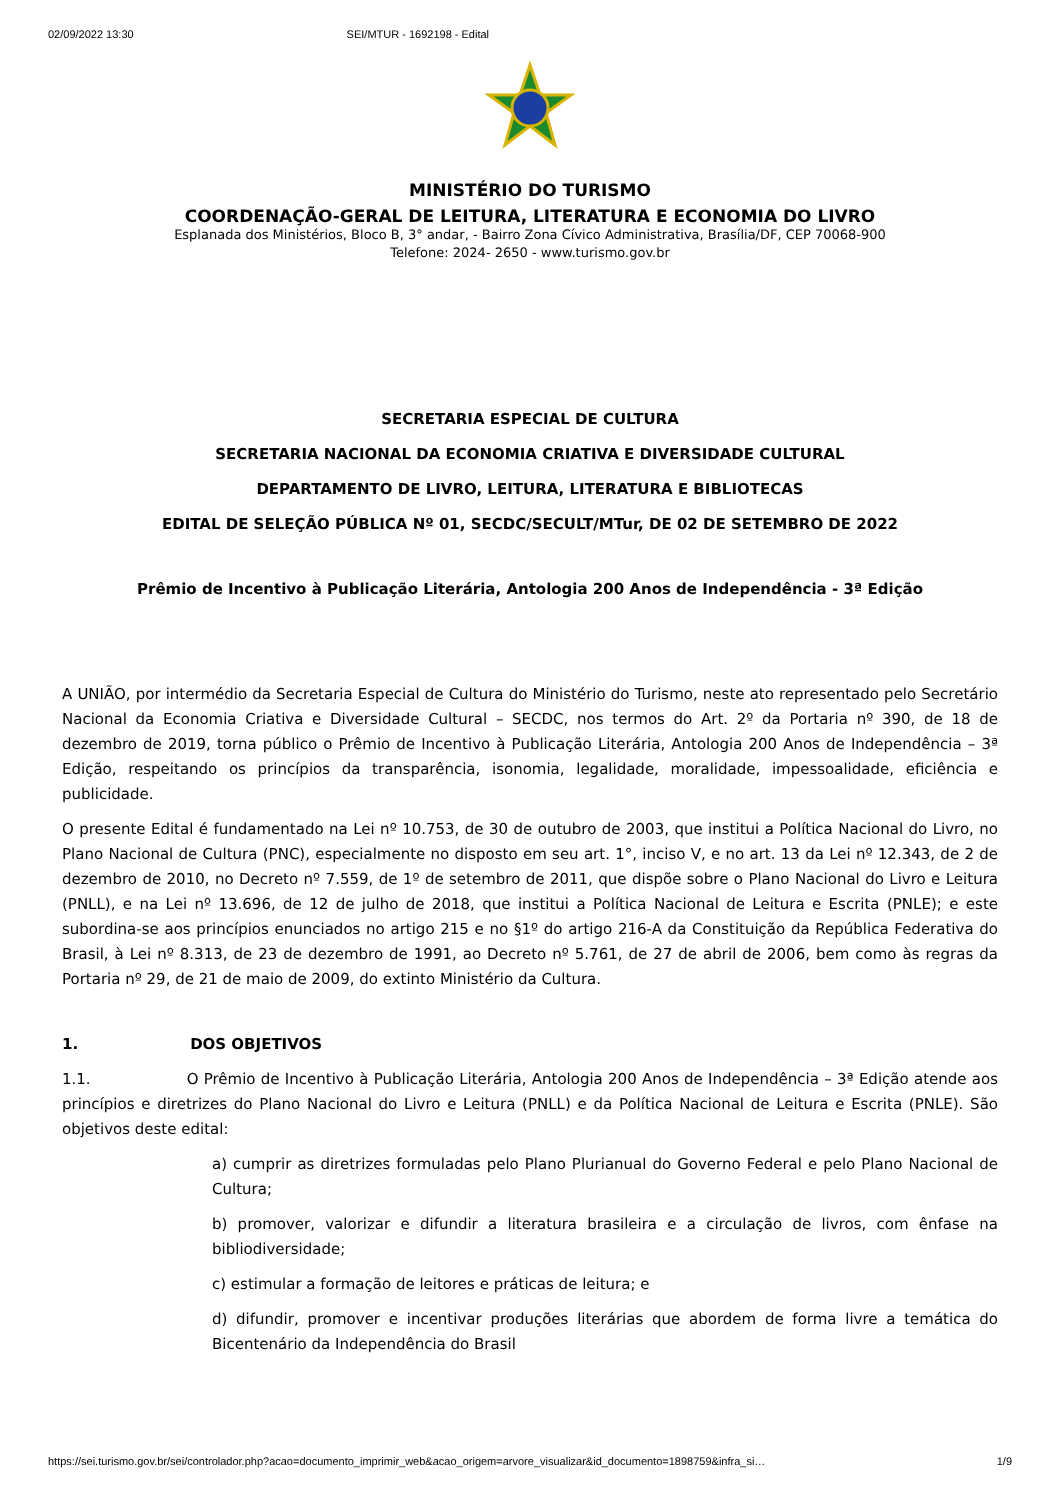02/09/2022 13:30 SEI/MTUR - 1692198 - Edital
MINISTÉRIO DO TURISMO
COORDENAÇÃO-GERAL DE LEITURA, LITERATURA E ECONOMIA DO LIVRO
Esplanada dos Ministérios, Bloco B, 3° andar, - Bairro Zona Cívico Administrativa, Brasília/DF, CEP 70068-900
Telefone: 2024- 2650 - www.turismo.gov.br
SECRETARIA ESPECIAL DE CULTURA
SECRETARIA NACIONAL DA ECONOMIA CRIATIVA E DIVERSIDADE CULTURAL
DEPARTAMENTO DE LIVRO, LEITURA, LITERATURA E BIBLIOTECAS
EDITAL DE SELEÇÃO PÚBLICA Nº 01, SECDC/SECULT/MTur, DE 02 DE SETEMBRO DE 2022
Prêmio de Incentivo à Publicação Literária, Antologia 200 Anos de Independência - 3ª Edição
A UNIÃO, por intermédio da Secretaria Especial de Cultura do Ministério do Turismo, neste ato representado pelo Secretário Nacional da Economia Criativa e Diversidade Cultural – SECDC, nos termos do Art. 2º da Portaria nº 390, de 18 de dezembro de 2019, torna público o Prêmio de Incentivo à Publicação Literária, Antologia 200 Anos de Independência – 3ª Edição, respeitando os princípios da transparência, isonomia, legalidade, moralidade, impessoalidade, eficiência e publicidade.
O presente Edital é fundamentado na Lei nº 10.753, de 30 de outubro de 2003, que institui a Política Nacional do Livro, no Plano Nacional de Cultura (PNC), especialmente no disposto em seu art. 1°, inciso V, e no art. 13 da Lei nº 12.343, de 2 de dezembro de 2010, no Decreto nº 7.559, de 1º de setembro de 2011, que dispõe sobre o Plano Nacional do Livro e Leitura (PNLL), e na Lei nº 13.696, de 12 de julho de 2018, que institui a Política Nacional de Leitura e Escrita (PNLE); e este subordina-se aos princípios enunciados no artigo 215 e no §1º do artigo 216-A da Constituição da República Federativa do Brasil, à Lei nº 8.313, de 23 de dezembro de 1991, ao Decreto nº 5.761, de 27 de abril de 2006, bem como às regras da Portaria nº 29, de 21 de maio de 2009, do extinto Ministério da Cultura.
1. DOS OBJETIVOS
1.1. O Prêmio de Incentivo à Publicação Literária, Antologia 200 Anos de Independência – 3ª Edição atende aos princípios e diretrizes do Plano Nacional do Livro e Leitura (PNLL) e da Política Nacional de Leitura e Escrita (PNLE). São objetivos deste edital:
a) cumprir as diretrizes formuladas pelo Plano Plurianual do Governo Federal e pelo Plano Nacional de Cultura;
b) promover, valorizar e difundir a literatura brasileira e a circulação de livros, com ênfase na bibliodiversidade;
c) estimular a formação de leitores e práticas de leitura; e
d) difundir, promover e incentivar produções literárias que abordem de forma livre a temática do Bicentenário da Independência do Brasil
https://sei.turismo.gov.br/sei/controlador.php?acao=documento_imprimir_web&acao_origem=arvore_visualizar&id_documento=1898759&infra_si… 1/9